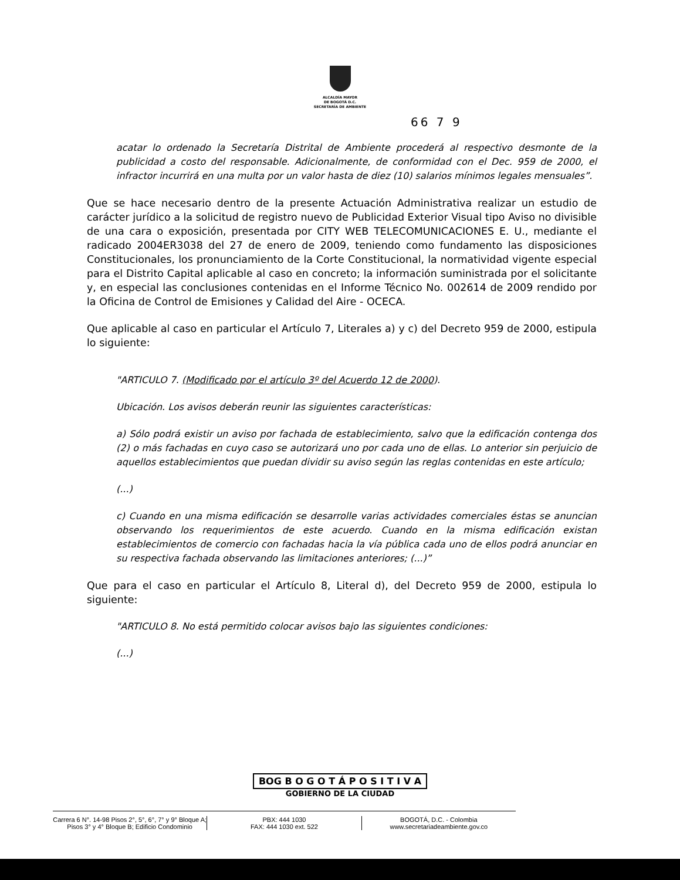ALCALDÍA MAYOR
DE BOGOTÁ D.C.
SECRETARÍA DE AMBIENTE
66 7 9
acatar lo ordenado la Secretaría Distrital de Ambiente procederá al respectivo desmonte de la publicidad a costo del responsable. Adicionalmente, de conformidad con el Dec. 959 de 2000, el infractor incurrirá en una multa por un valor hasta de diez (10) salarios mínimos legales mensuales”.
Que se hace necesario dentro de la presente Actuación Administrativa realizar un estudio de carácter jurídico a la solicitud de registro nuevo de Publicidad Exterior Visual tipo Aviso no divisible de una cara o exposición, presentada por CITY WEB TELECOMUNICACIONES E. U., mediante el radicado 2004ER3038 del 27 de enero de 2009, teniendo como fundamento las disposiciones Constitucionales, los pronunciamiento de la Corte Constitucional, la normatividad vigente especial para el Distrito Capital aplicable al caso en concreto; la información suministrada por el solicitante y, en especial las conclusiones contenidas en el Informe Técnico No. 002614 de 2009 rendido por la Oficina de Control de Emisiones y Calidad del Aire - OCECA.
Que aplicable al caso en particular el Artículo 7, Literales a) y c) del Decreto 959 de 2000, estipula lo siguiente:
"ARTICULO 7. (Modificado por el artículo 3º del Acuerdo 12 de 2000).
Ubicación. Los avisos deberán reunir las siguientes características:
a) Sólo podrá existir un aviso por fachada de establecimiento, salvo que la edificación contenga dos (2) o más fachadas en cuyo caso se autorizará uno por cada uno de ellas. Lo anterior sin perjuicio de aquellos establecimientos que puedan dividir su aviso según las reglas contenidas en este artículo;
(...)
c) Cuando en una misma edificación se desarrolle varias actividades comerciales éstas se anuncian observando los requerimientos de este acuerdo. Cuando en la misma edificación existan establecimientos de comercio con fachadas hacia la vía pública cada uno de ellos podrá anunciar en su respectiva fachada observando las limitaciones anteriores; (...)”
Que para el caso en particular el Artículo 8, Literal d), del Decreto 959 de 2000, estipula lo siguiente:
"ARTICULO 8. No está permitido colocar avisos bajo las siguientes condiciones:
(...)
BOG B O G O T Á P O S I T I V A
GOBIERNO DE LA CIUDAD
Carrera 6 N°. 14-98 Pisos 2°, 5°, 6°, 7° y 9° Bloque A;
Pisos 3° y 4° Bloque B; Edificio Condominio
PBX: 444 1030
FAX: 444 1030 ext. 522
BOGOTÁ, D.C. - Colombia
www.secretariadeambiente.gov.co